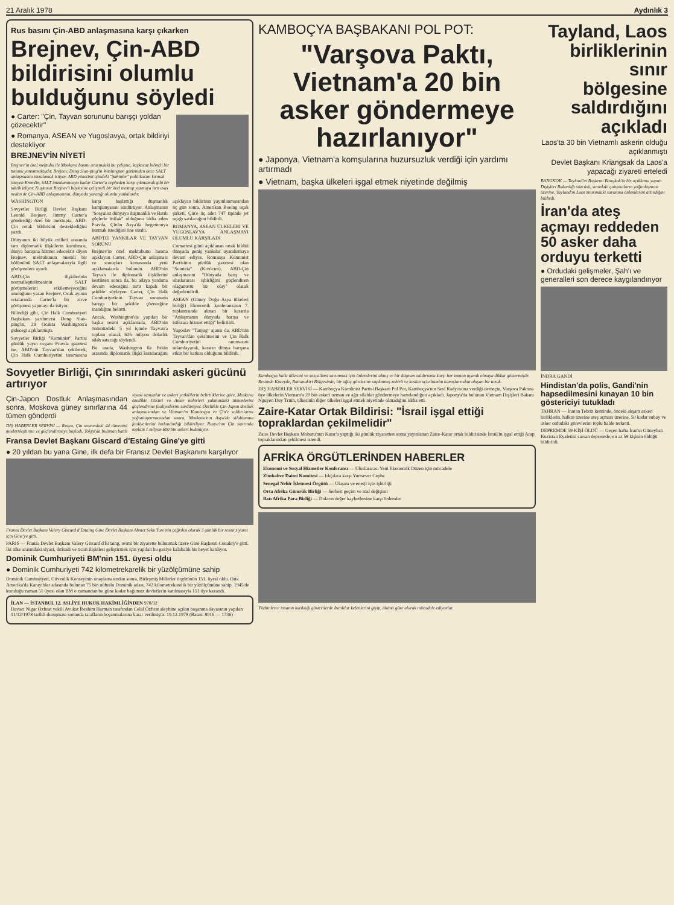21 Aralık 1978 Aydınlık 3
Rus basını Çin-ABD anlaşmasına karşı çıkarken
Brejnev, Çin-ABD bildirisini olumlu bulduğunu söyledi
● Carter: "Çin, Tayvan sorununu barışçı yoldan çözecektir"
● Romanya, ASEAN ve Yugoslavya, ortak bildiriyi destekliyor
BREJNEV'İN NİYETİ
Brejnev'in özel mektubu ile Moskova basını arasındaki bu çelişme, kuşkusuz bilinçli bir tutumu yansıtmaktadır. Brejnev, Deng Siao-ping'in Washington gezisinden önce SALT anlaşmasını imzalamak istiyor. ABD yönetimi içindeki "Şahinler" politikasını kırmak isteyen Kremlin, SALT imzalanıncaya kadar Carter'a cepheden karşı çıkmamak gibi bir taktik izliyor. Kuşkusuz Brejnev'i böylesine çelişmeli bir özel mektup yazmaya iten esas neden de Çin-ABD anlaşmasının, dünyada yaratığı olumlu yankılardır.
WASHINGTON
Sovyetler Birliği Devlet Başkanı Leonid Brejnev, Jimmy Carter'a gönderdiği özel bir mektupta, ABD-Çin ortak bildirisini desteklediğini yazdı.
Dünyanın iki büyük milleti arasında tam diplomatik ilişkilerin kurulması, dünya barışına hizmet edecektir diyen Brejnev, mektubunun önemli bir bölümünü SALT anlaşmalarıyla ilgili görüşmelere ayırdı.
ABD-Çin ilişkilerinin normalleştirilmesinin SALT görüşmelerini etkilemeyeceğini umduğunu yazan Brejnev, Ocak ayının ortalarında Carter'la bir zirve görüşmesi yapmayı da istiyor.
Bilindiği gibi, Çin Halk Cumhuriyeti Başbakan yardımcısı Deng Siao-ping'in, 29 Ocakta Washington'a gidecegi açıklanmıştı.
Sovyetler Birliği "Komünist" Partisi günlük yayın organı Pravda gazetesi ise, ABD'nin Tayvan'dan çekilerek, Çin Halk Cumhuriyetini tanımasına karşı başlattığı düşmanlık kampanyasını sürdürüyor. Anlaşmanın "Sosyalist dünyaya düşmanlık ve Batılı güçlerle ittifak" olduğunu iddia eden Pravda, Çin'in Asya'da hegemonya kurmak istediğini öne sürdü.
ABD'DE YANKILAR VE TAYVAN SORUNU
Brejnev'in özel mektubunu basına açıklayan Carter, ABD-Çin anlaşması ve sonuçları konusunda yeni açıklamalarda bulundu. ABD'nin Tayvan ile diplomatik ilişkilerini kestikten sonra da, bu adaya yardıma devam edeceğini üstü kapalı bir şekilde söyleyen Carter, Çin Halk Cumhuriyetinin Tayvan sorununu barışçı bir şekilde çözeceğine inandığını belirtti.
Ancak, Washington'da yapılan bir başka resmi açıklamada, ABD'nin önümüzdeki 5 yıl içinde Tayvan'a toplam olarak 625 milyon dolarlık silah satacağı söylendi.
Bu arada, Washington ile Pekin arasında diplomatik ilişki kurulacağını açıklayan bildirinin yayınlanmasından üç gün sonra, Amerikan Boeing uçak şirketi, Çin'e üç adet 747 tipinde jet uçağı satılacağını bildirdi.
ROMANYA, ASEAN ÜLKELERİ VE YUGOSLAVYA ANLAŞMAYI OLUMLU KARŞILADI
Cumartesi günü açıklanan ortak bildiri dünyada geniş yankılar uyandırmaya devam ediyor. Romanya Komünist Partisinin günlük gazetesi olan "Scinteia" (Kıvılcım), ABD-Çin anlaşmasını "Dünyada barış ve uluslararası işbirliğini güçlendiren olağanüstü bir olay" olarak değerlendirdi.
ASEAN (Güney Doğu Asya ülkeleri birliği) Ekonomik konferansının 7. toplantısında alınan bir kararda "Anlaşmanın dünyada barışa ve istikrara hizmet ettiği" belirtildi.
Yugoslav "Tanjug" ajansı da, ABD'nin Tayvan'dan çekilmesini ve Çin Halk Cumhuriyetini tanımasını selamlayarak, kararın dünya barışına etkin bir katkısı olduğunu bildirdi.
Sovyetler Birliği, Çin sınırındaki askeri gücünü artırıyor
Çin-Japon Dostluk Anlaşmasından sonra, Moskova güney sınırlarına 44 tümen gönderdi
DIŞ HABERLER SERVİSİ — Rusya, Çin sınırındaki 44 tümenini modernleştirme ve güçlendirmeye başladı. Tokyo'da bulunan batılı siyasi uzmanlar ve askeri yetkililerin belirttiklerine göre, Moskova özellikle Ussuri ve Amur nehirleri yakınındaki tümenlerini güçlendirme faaliyetlerini sürdürüyor. Özellikle Çin-Japon dostluk anlaşmasından ve Vietnam'ın Kamboçya ve Çin'e saldırılarını yoğunlaştırmasından sonra, Moskova'nın Asya'da silahlanma faaliyetlerini hızlandırdığı bildiriliyor. Rusya'nın Çin sınırında toplam 1 milyon 600 bin askeri bulunuyor.
Fransa Devlet Başkanı Giscard d'Estaing Gine'ye gitti
● 20 yıldan bu yana Gine, ilk defa bir Fransız Devlet Başkanını karşılıyor
Fransa Devlet Başkanı Valery Giscard d'Estaing Gine Devlet Başkanı Ahmet Seku Ture'nin çağrılısı olarak 3 günlük bir resmi ziyaret için Gine'ye gitti.
PARIS — Fransa Devlet Başkanı Valery Giscard d'Estaing, resmi bir ziyarette bulunmak üzere Gine Başkenti Conakry'e gitti. İki ülke arasındaki siyasi, iktisadi ve ticari ilişkileri geliştirmek için yapılan bu geziye kalabalık bir heyet katılıyor.
Dominik Cumhuriyeti BM'nin 151. üyesi oldu
● Dominik Cumhuriyeti 742 kilometrekarelik bir yüzölçümüne sahip
Dominik Cumhuriyeti, Güvenlik Konseyinin onaylamasından sonra, Birleşmiş Milletler örgütünün 151. üyesi oldu. Orta Amerika'da Karayibler adasında bulunan 75 bin nüfuslu Dominik adası, 742 kilometrekarelik bir yüzölçümüne sahip. 1945'de kuruluğu zaman 51 üyesi olan BM o zamandan bu güne kadar bağımsız devletlerin katılmasıyla 151 üye kazandı.
İLAN — İSTANBUL 12. ASLİYE HUKUK HAKİMLİĞİNDEN 978/32
Davacı Nigar Özfırat vekili Avukat İbrahim Harman tarafından Celal Özfırat aleyhine açılan boşanma davasının yapılan 11/12/1978 tarihli duruşması sonunda tarafların boşanmalarına karar verilmiştir. 19.12.1978 (Basın: 8916 — 1736)
KAMBOÇYA BAŞBAKANI POL POT:
"Varşova Paktı, Vietnam'a 20 bin asker göndermeye hazırlanıyor"
● Japonya, Vietnam'a komşularına huzursuzluk verdiği için yardımı artırmadı
● Vietnam, başka ülkeleri işgal etmek niyetinde değilmiş
Kamboçya halkı ülkesini ve sosyalizmi savunmak için önlemlerini almış ve bir düşman saldırısına karşı her zaman uyanık olmaya dikkat göstermiştir. Resimde Kuzeyde, Rattanakiri Bölgesinde, bir ağaç gövdesine saplanmış zehirli ve keskin uçlu bambu kamışlarından oluşan bir tuzak.
DIŞ HABERLER SERVİSİ — Kamboçya Komünist Partisi Başkanı Pol Pot, Kamboçya'nın Sesi Radyosuna verdiği demeçte, Varşova Paktına üye ülkelerin Vietnam'a 20 bin askeri uzman ve ağır silahlar göndermeye hazırlandığını açıkladı. Japonya'da bulunan Vietnam Dışişleri Bakanı Nguyen Duy Trinh, ülkesinin diğer ülkeleri işgal etmek niyetinde olmadığını iddia etti.
Zaire-Katar Ortak Bildirisi: "İsrail işgal ettiği topraklardan çekilmelidir"
Zaire Devlet Başkanı Mobutu'nun Katar'a yaptığı iki günlük ziyaretten sonra yayınlanan Zaire-Katar ortak bildirisinde İsrail'in işgal ettiği Arap topraklarından çekilmesi istendi.
AFRİKA ÖRGÜTLERİNDEN HABERLER
Ekonomi ve Sosyal Hizmetler Konferansı — Uluslararası Yeni Ekonomik Düzen için mücadele
Zimbabve Daimi Komitesi — Irkçılara karşı Yurtsever Cephe
Senegal Nehir İşletmesi Örgütü — Ulaşım ve enerji için işbirliği
Orta Afrika Gümrük Birliği — Serbest geçim ve mal değişimi
Batı Afrika Para Birliği — Doların değer kaybetbesine karşı önlemler
Yüzbinlerce insanın katıldığı gösterilerde İranlılar kefenlerini giyip, ölümü göze alarak mücadele ediyorlar.
Tayland, Laos birliklerinin sınır bölgesine saldırdığını açıkladı
Laos'ta 30 bin Vietnamlı askerin olduğu açıklanmıştı
Devlet Başkanı Kriangsak da Laos'a yapacağı ziyareti erteledi
BANGKOK — Tayland'ın Başkenti Bangkok'ta bir açıklama yapan Dışişleri Bakanlığı sözcüsü, sınırdaki çatışmaların yoğunlaşması üzerine, Tayland'ın Laos sınırındaki savunma önlemlerini artırdığını bildirdi.
İran'da ateş açmayı reddeden 50 asker daha orduyu terketti
● Ordudaki gelişmeler, Şah'ı ve generalleri son derece kaygılandırıyor
İNDRA GANDİ
Hindistan'da polis, Gandi'nin hapsedilmesini kınayan 10 bin göstericiyi tutukladı
TAHRAN — İran'ın Tebriz kentinde, önceki akşam askeri birliklerin, halkın üzerine ateş açması üzerine, 50 kadar subay ve asker ordudaki görevlerini toplu halde terketti.
DEPREMDE 59 KİŞİ ÖLDÜ — Geçen hafta İran'ın Güneybatı Kuzistan Eyaletini sarsan depremde, en az 59 kişinin öldüğü bildirildi.